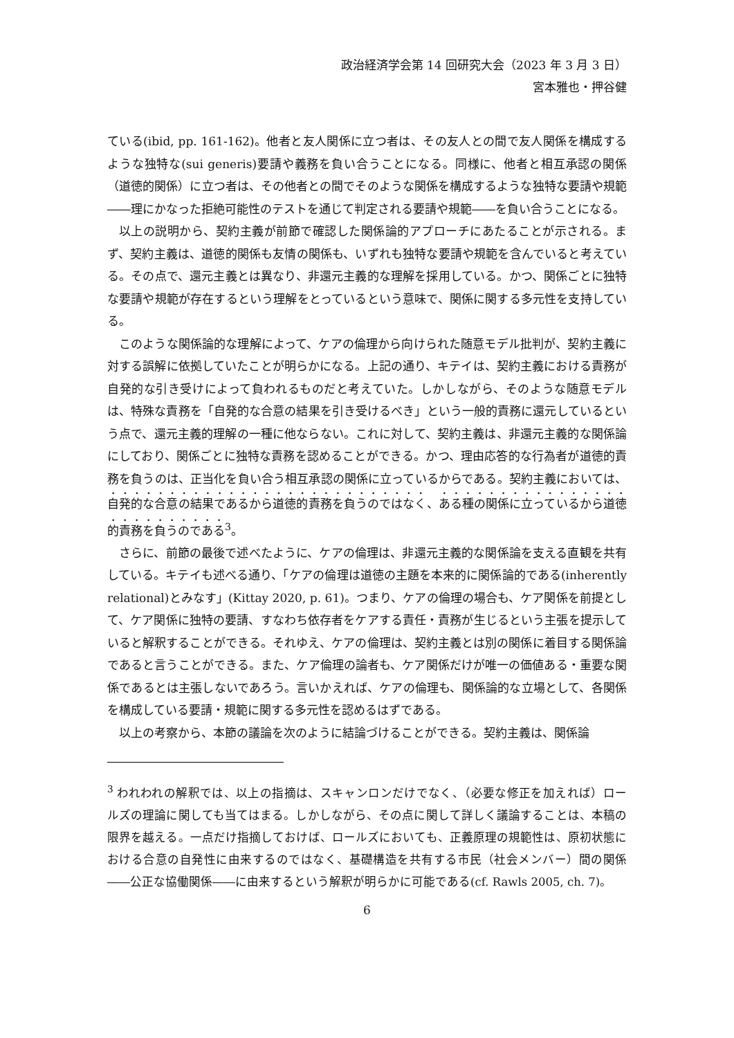政治経済学会第 14 回研究大会（2023 年 3 月 3 日）
宮本雅也・押谷健
ている(ibid, pp. 161-162)。他者と友人関係に立つ者は、その友人との間で友人関係を構成するような独特な(sui generis)要請や義務を負い合うことになる。同様に、他者と相互承認の関係（道徳的関係）に立つ者は、その他者との間でそのような関係を構成するような独特な要請や規範――理にかなった拒絶可能性のテストを通じて判定される要請や規範――を負い合うことになる。
以上の説明から、契約主義が前節で確認した関係論的アプローチにあたることが示される。まず、契約主義は、道徳的関係も友情の関係も、いずれも独特な要請や規範を含んでいると考えている。その点で、還元主義とは異なり、非還元主義的な理解を採用している。かつ、関係ごとに独特な要請や規範が存在するという理解をとっているという意味で、関係に関する多元性を支持している。
このような関係論的な理解によって、ケアの倫理から向けられた随意モデル批判が、契約主義に対する誤解に依拠していたことが明らかになる。上記の通り、キテイは、契約主義における責務が自発的な引き受けによって負われるものだと考えていた。しかしながら、そのような随意モデルは、特殊な責務を「自発的な合意の結果を引き受けるべき」という一般的責務に還元しているという点で、還元主義的理解の一種に他ならない。これに対して、契約主義は、非還元主義的な関係論にしており、関係ごとに独特な責務を認めることができる。かつ、理由応答的な行為者が道徳的責務を負うのは、正当化を負い合う相互承認の関係に立っているからである。契約主義においては、自発的な合意の結果であるから道徳的責務を負うのではなく、ある種の関係に立っているから道徳的責務を負うのである<sup>3</sup>。
さらに、前節の最後で述べたように、ケアの倫理は、非還元主義的な関係論を支える直観を共有している。キテイも述べる通り、「ケアの倫理は道徳の主題を本来的に関係論的である(inherently relational)とみなす」(Kittay 2020, p. 61)。つまり、ケアの倫理の場合も、ケア関係を前提として、ケア関係に独特の要請、すなわち依存者をケアする責任・責務が生じるという主張を提示していると解釈することができる。それゆえ、ケアの倫理は、契約主義とは別の関係に着目する関係論であると言うことができる。また、ケア倫理の論者も、ケア関係だけが唯一の価値ある・重要な関係であるとは主張しないであろう。言いかえれば、ケアの倫理も、関係論的な立場として、各関係を構成している要請・規範に関する多元性を認めるはずである。
以上の考察から、本節の議論を次のように結論づけることができる。契約主義は、関係論
<sup>3</sup> われわれの解釈では、以上の指摘は、スキャンロンだけでなく、（必要な修正を加えれば）ロールズの理論に関しても当てはまる。しかしながら、その点に関して詳しく議論することは、本稿の限界を越える。一点だけ指摘しておけば、ロールズにおいても、正義原理の規範性は、原初状態における合意の自発性に由来するのではなく、基礎構造を共有する市民（社会メンバー）間の関係――公正な協働関係――に由来するという解釈が明らかに可能である(cf. Rawls 2005, ch. 7)。
6